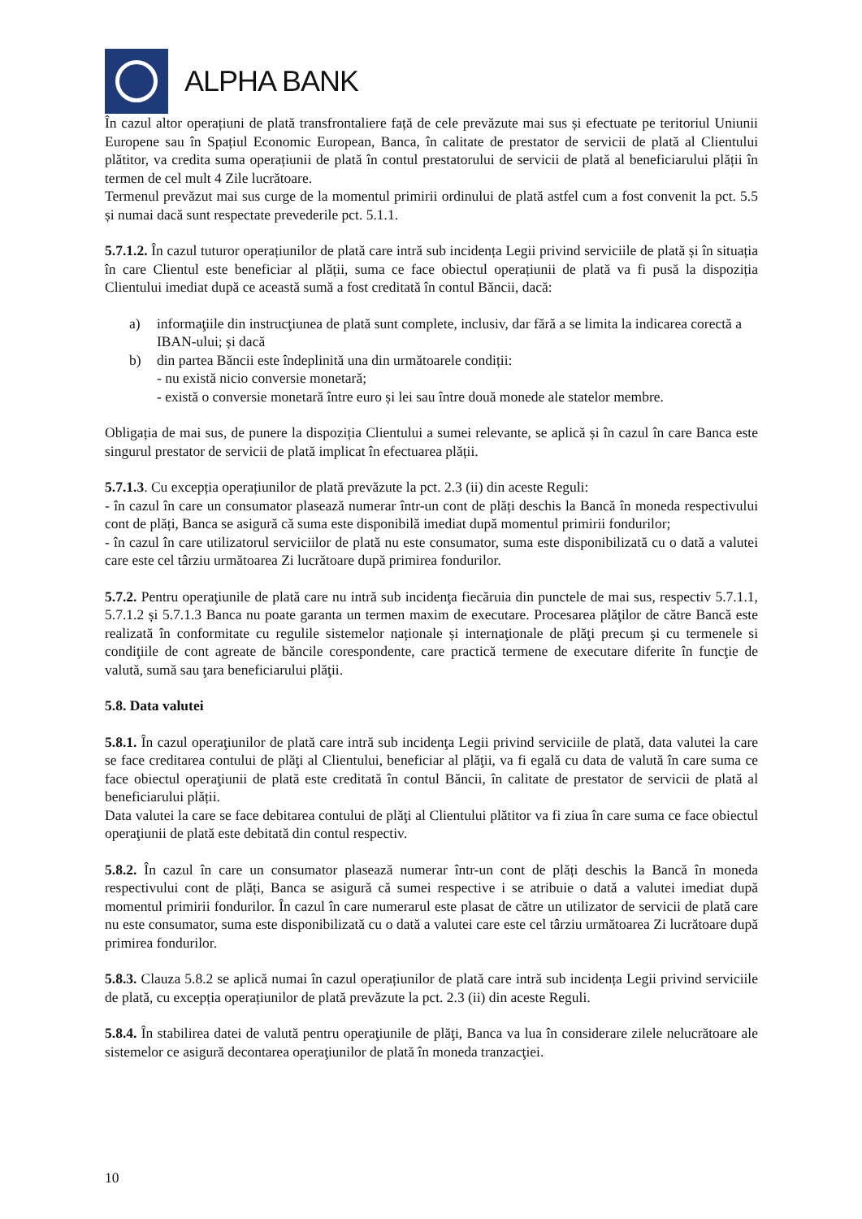ALPHA BANK
În cazul altor operațiuni de plată transfrontaliere față de cele prevăzute mai sus și efectuate pe teritoriul Uniunii Europene sau în Spațiul Economic European, Banca, în calitate de prestator de servicii de plată al Clientului plătitor, va credita suma operațiunii de plată în contul prestatorului de servicii de plată al beneficiarului plății în termen de cel mult 4 Zile lucrătoare.
Termenul prevăzut mai sus curge de la momentul primirii ordinului de plată astfel cum a fost convenit la pct. 5.5 și numai dacă sunt respectate prevederile pct. 5.1.1.
5.7.1.2. În cazul tuturor operațiunilor de plată care intră sub incidența Legii privind serviciile de plată și în situația în care Clientul este beneficiar al plății, suma ce face obiectul operațiunii de plată va fi pusă la dispoziția Clientului imediat după ce această sumă a fost creditată în contul Băncii, dacă:
a) informaţiile din instrucţiunea de plată sunt complete, inclusiv, dar fără a se limita la indicarea corectă a IBAN-ului; și dacă
b) din partea Băncii este îndeplinită una din următoarele condiții:
- nu există nicio conversie monetară;
- există o conversie monetară între euro și lei sau între două monede ale statelor membre.
Obligația de mai sus, de punere la dispoziția Clientului a sumei relevante, se aplică și în cazul în care Banca este singurul prestator de servicii de plată implicat în efectuarea plății.
5.7.1.3. Cu excepția operațiunilor de plată prevăzute la pct. 2.3 (ii) din aceste Reguli:
- în cazul în care un consumator plasează numerar într-un cont de plăți deschis la Bancă în moneda respectivului cont de plăți, Banca se asigură că suma este disponibilă imediat după momentul primirii fondurilor;
- în cazul în care utilizatorul serviciilor de plată nu este consumator, suma este disponibilizată cu o dată a valutei care este cel târziu următoarea Zi lucrătoare după primirea fondurilor.
5.7.2. Pentru operaţiunile de plată care nu intră sub incidenţa fiecăruia din punctele de mai sus, respectiv 5.7.1.1, 5.7.1.2 și 5.7.1.3 Banca nu poate garanta un termen maxim de executare. Procesarea plăţilor de către Bancă este realizată în conformitate cu regulile sistemelor naționale și internaţionale de plăţi precum şi cu termenele si condiţiile de cont agreate de băncile corespondente, care practică termene de executare diferite în funcţie de valută, sumă sau ţara beneficiarului plăţii.
5.8. Data valutei
5.8.1. În cazul operaţiunilor de plată care intră sub incidenţa Legii privind serviciile de plată, data valutei la care se face creditarea contului de plăţi al Clientului, beneficiar al plăţii, va fi egală cu data de valută în care suma ce face obiectul operaţiunii de plată este creditată în contul Băncii, în calitate de prestator de servicii de plată al beneficiarului plății.
Data valutei la care se face debitarea contului de plăţi al Clientului plătitor va fi ziua în care suma ce face obiectul operaţiunii de plată este debitată din contul respectiv.
5.8.2. În cazul în care un consumator plasează numerar într-un cont de plăți deschis la Bancă în moneda respectivului cont de plăți, Banca se asigură că sumei respective i se atribuie o dată a valutei imediat după momentul primirii fondurilor. În cazul în care numerarul este plasat de către un utilizator de servicii de plată care nu este consumator, suma este disponibilizată cu o dată a valutei care este cel târziu următoarea Zi lucrătoare după primirea fondurilor.
5.8.3. Clauza 5.8.2 se aplică numai în cazul operațiunilor de plată care intră sub incidența Legii privind serviciile de plată, cu excepția operațiunilor de plată prevăzute la pct. 2.3 (ii) din aceste Reguli.
5.8.4. În stabilirea datei de valută pentru operaţiunile de plăţi, Banca va lua în considerare zilele nelucrătoare ale sistemelor ce asigură decontarea operaţiunilor de plată în moneda tranzacţiei.
10